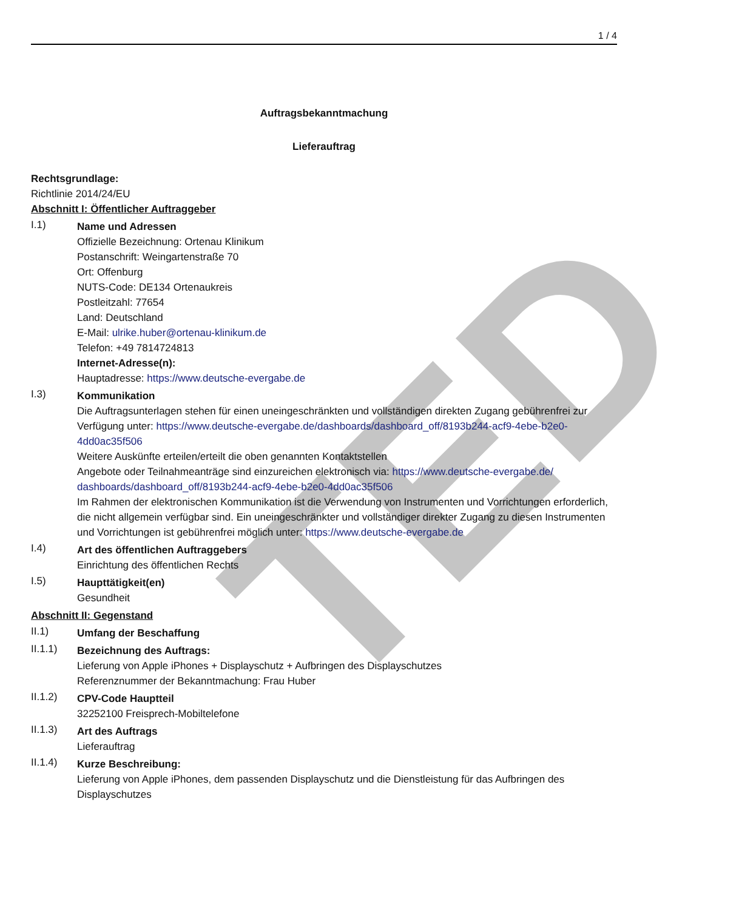TED
1 / 4
Auftragsbekanntmachung
Lieferauftrag
Rechtsgrundlage:
Richtlinie 2014/24/EU
Abschnitt I: Öffentlicher Auftraggeber
I.1)
Name und Adressen
Offizielle Bezeichnung: Ortenau Klinikum
Postanschrift: Weingartenstraße 70
Ort: Offenburg
NUTS-Code: DE134 Ortenaukreis
Postleitzahl: 77654
Land: Deutschland
E-Mail: ulrike.huber@ortenau-klinikum.de
Telefon: +49 7814724813
Internet-Adresse(n):
Hauptadresse: https://www.deutsche-evergabe.de
I.3)
Kommunikation
Die Auftragsunterlagen stehen für einen uneingeschränkten und vollständigen direkten Zugang gebührenfrei zur Verfügung unter: https://www.deutsche-evergabe.de/dashboards/dashboard_off/8193b244-acf9-4ebe-b2e0-4dd0ac35f506
Weitere Auskünfte erteilen/erteilt die oben genannten Kontaktstellen
Angebote oder Teilnahmeanträge sind einzureichen elektronisch via: https://www.deutsche-evergabe.de/ dashboards/dashboard_off/8193b244-acf9-4ebe-b2e0-4dd0ac35f506
Im Rahmen der elektronischen Kommunikation ist die Verwendung von Instrumenten und Vorrichtungen erforderlich, die nicht allgemein verfügbar sind. Ein uneingeschränkter und vollständiger direkter Zugang zu diesen Instrumenten und Vorrichtungen ist gebührenfrei möglich unter: https://www.deutsche-evergabe.de
I.4)
Art des öffentlichen Auftraggebers
Einrichtung des öffentlichen Rechts
I.5)
Haupttätigkeit(en)
Gesundheit
Abschnitt II: Gegenstand
II.1)
Umfang der Beschaffung
II.1.1)
Bezeichnung des Auftrags:
Lieferung von Apple iPhones + Displayschutz + Aufbringen des Displayschutzes
Referenznummer der Bekanntmachung: Frau Huber
II.1.2)
CPV-Code Hauptteil
32252100 Freisprech-Mobiltelefone
II.1.3)
Art des Auftrags
Lieferauftrag
II.1.4)
Kurze Beschreibung:
Lieferung von Apple iPhones, dem passenden Displayschutz und die Dienstleistung für das Aufbringen des Displayschutzes